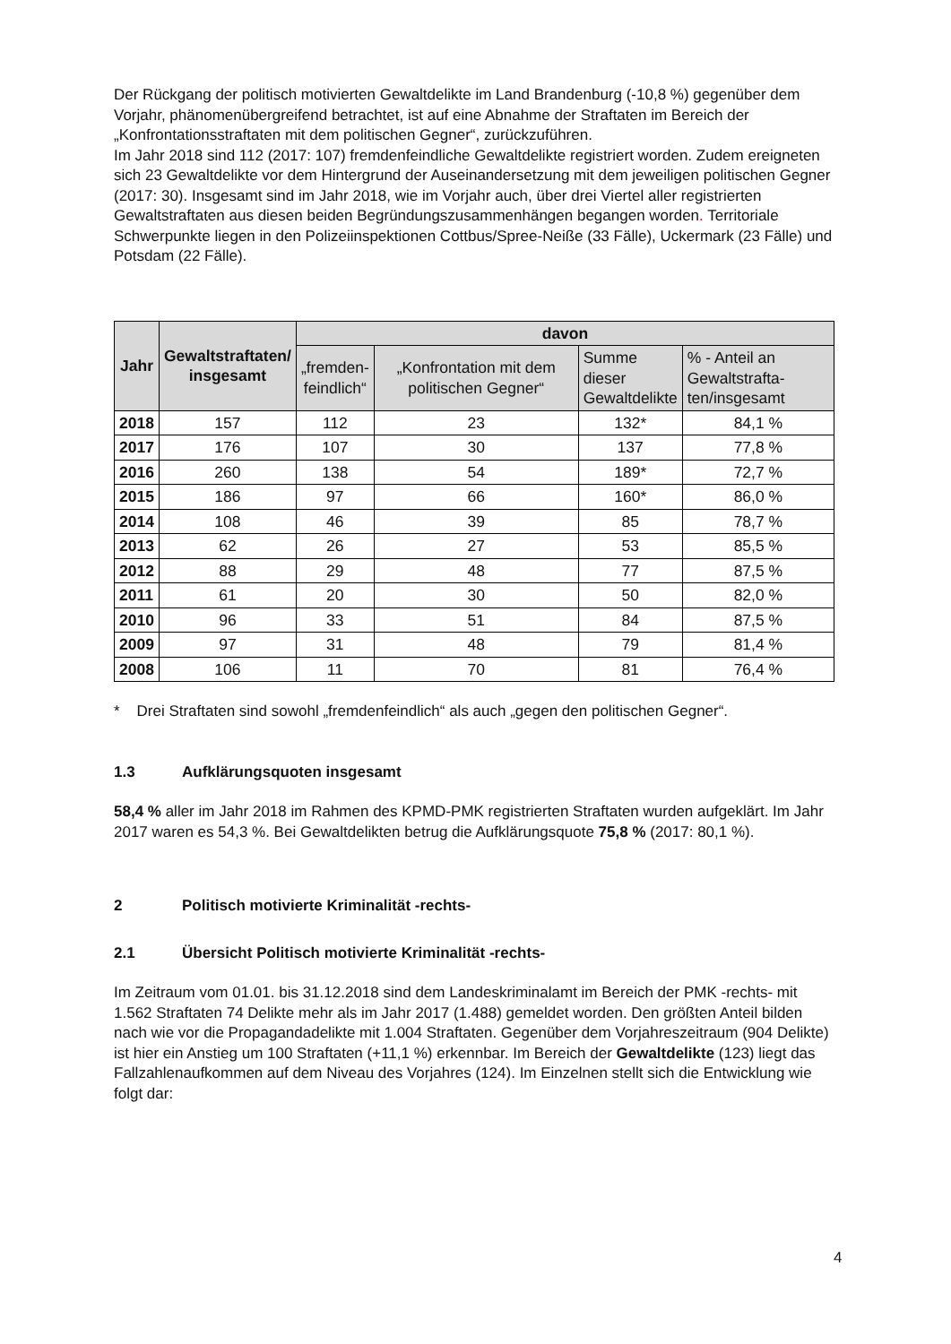Der Rückgang der politisch motivierten Gewaltdelikte im Land Brandenburg (-10,8 %) gegenüber dem Vorjahr, phänomenübergreifend betrachtet, ist auf eine Abnahme der Straftaten im Bereich der „Konfrontationsstraftaten mit dem politischen Gegner“, zurückzuführen.
Im Jahr 2018 sind 112 (2017: 107) fremdenfeindliche Gewaltdelikte registriert worden. Zudem ereigneten sich 23 Gewaltdelikte vor dem Hintergrund der Auseinandersetzung mit dem jeweiligen politischen Gegner (2017: 30). Insgesamt sind im Jahr 2018, wie im Vorjahr auch, über drei Viertel aller registrierten Gewaltstraftaten aus diesen beiden Begründungszusammenhängen begangen worden. Territoriale Schwerpunkte liegen in den Polizeiinspektionen Cottbus/Spree-Neiße (33 Fälle), Uckermark (23 Fälle) und Potsdam (22 Fälle).
| Jahr | Gewaltstraftaten/ insgesamt | davon | | | |
| --- | --- | --- | --- | --- | --- |
| | | „fremden- feindlich“ | „Konfrontation mit dem politischen Gegner“ | Summe dieser Gewaltdelikte | % - Anteil an Gewaltstrafta- ten/insgesamt |
| 2018 | 157 | 112 | 23 | 132* | 84,1 % |
| 2017 | 176 | 107 | 30 | 137 | 77,8 % |
| 2016 | 260 | 138 | 54 | 189* | 72,7 % |
| 2015 | 186 | 97 | 66 | 160* | 86,0 % |
| 2014 | 108 | 46 | 39 | 85 | 78,7 % |
| 2013 | 62 | 26 | 27 | 53 | 85,5 % |
| 2012 | 88 | 29 | 48 | 77 | 87,5 % |
| 2011 | 61 | 20 | 30 | 50 | 82,0 % |
| 2010 | 96 | 33 | 51 | 84 | 87,5 % |
| 2009 | 97 | 31 | 48 | 79 | 81,4 % |
| 2008 | 106 | 11 | 70 | 81 | 76,4 % |
* Drei Straftaten sind sowohl „fremdenfeindlich“ als auch „gegen den politischen Gegner“.
1.3 Aufklärungsquoten insgesamt
58,4 % aller im Jahr 2018 im Rahmen des KPMD-PMK registrierten Straftaten wurden aufgeklärt. Im Jahr 2017 waren es 54,3 %. Bei Gewaltdelikten betrug die Aufklärungsquote 75,8 % (2017: 80,1 %).
2 Politisch motivierte Kriminalität -rechts-
2.1 Übersicht Politisch motivierte Kriminalität -rechts-
Im Zeitraum vom 01.01. bis 31.12.2018 sind dem Landeskriminalamt im Bereich der PMK -rechts- mit 1.562 Straftaten 74 Delikte mehr als im Jahr 2017 (1.488) gemeldet worden. Den größten Anteil bilden nach wie vor die Propagandadelikte mit 1.004 Straftaten. Gegenüber dem Vorjahreszeitraum (904 Delikte) ist hier ein Anstieg um 100 Straftaten (+11,1 %) erkennbar. Im Bereich der Gewaltdelikte (123) liegt das Fallzahlenaufkommen auf dem Niveau des Vorjahres (124). Im Einzelnen stellt sich die Entwicklung wie folgt dar:
4